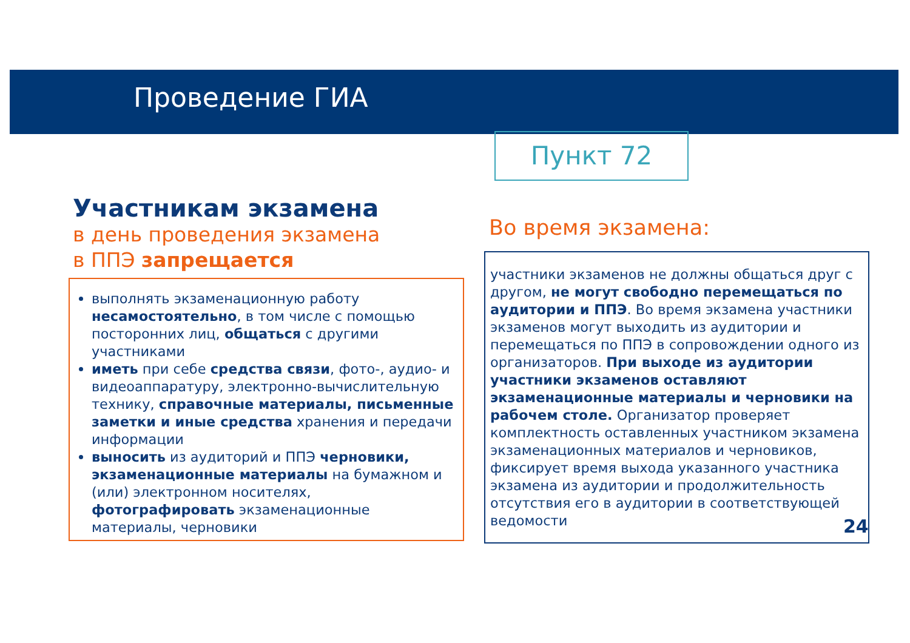Проведение ГИА
Пункт 72
Участникам экзамена
в день проведения экзамена
в ППЭ запрещается
выполнять экзаменационную работу несамостоятельно, в том числе с помощью посторонних лиц, общаться с другими участниками
иметь при себе средства связи, фото-, аудио- и видеоаппаратуру, электронно-вычислительную технику, справочные материалы, письменные заметки и иные средства хранения и передачи информации
выносить из аудиторий и ППЭ черновики, экзаменационные материалы на бумажном и (или) электронном носителях, фотографировать экзаменационные материалы, черновики
Во время экзамена:
участники экзаменов не должны общаться друг с другом, не могут свободно перемещаться по аудитории и ППЭ. Во время экзамена участники экзаменов могут выходить из аудитории и перемещаться по ППЭ в сопровождении одного из организаторов. При выходе из аудитории участники экзаменов оставляют экзаменационные материалы и черновики на рабочем столе. Организатор проверяет комплектность оставленных участником экзамена экзаменационных материалов и черновиков, фиксирует время выхода указанного участника экзамена из аудитории и продолжительность отсутствия его в аудитории в соответствующей ведомости
24